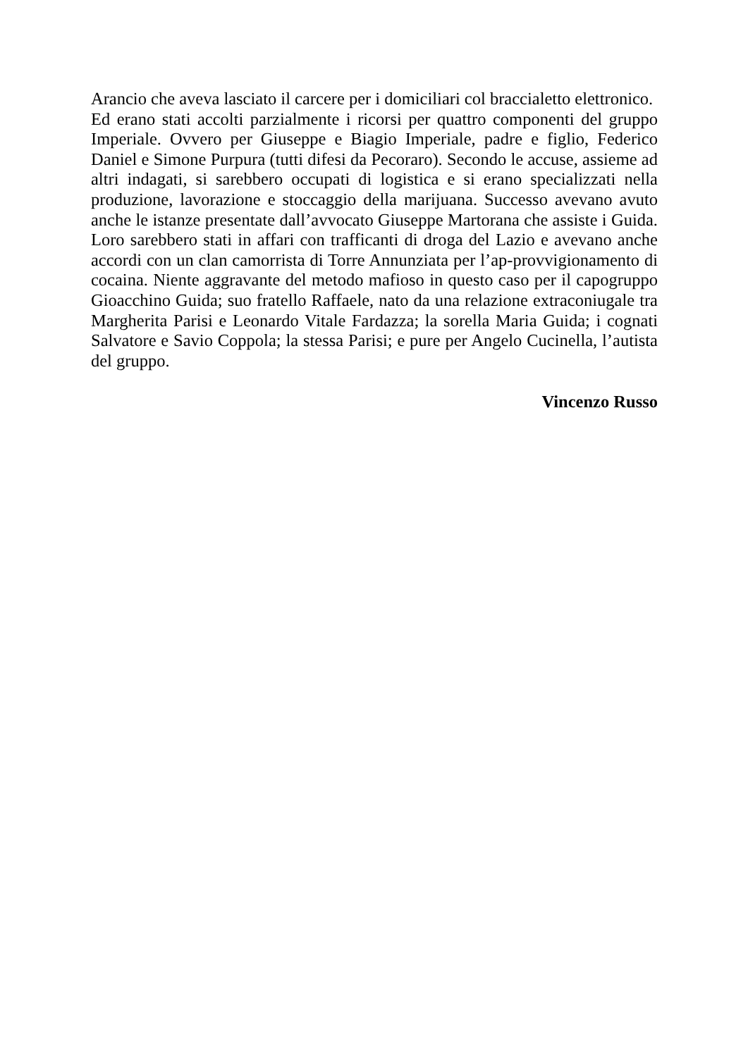Arancio che aveva lasciato il carcere per i domiciliari col braccialetto elettronico.
Ed erano stati accolti parzialmente i ricorsi per quattro componenti del gruppo Imperiale. Ovvero per Giuseppe e Biagio Imperiale, padre e figlio, Federico Daniel e Simone Purpura (tutti difesi da Pecoraro). Secondo le accuse, assieme ad altri indagati, si sarebbero occupati di logistica e si erano specializzati nella produzione, lavorazione e stoccaggio della marijuana. Successo avevano avuto anche le istanze presentate dall’avvocato Giuseppe Martorana che assiste i Guida. Loro sarebbero stati in affari con trafficanti di droga del Lazio e avevano anche accordi con un clan camorrista di Torre Annunziata per l’ap-provvigionamento di cocaina. Niente aggravante del metodo mafioso in questo caso per il capogruppo Gioacchino Guida; suo fratello Raffaele, nato da una relazione extraconiugale tra Margherita Parisi e Leonardo Vitale Fardazza; la sorella Maria Guida; i cognati Salvatore e Savio Coppola; la stessa Parisi; e pure per Angelo Cucinella, l’autista del gruppo.
Vincenzo Russo